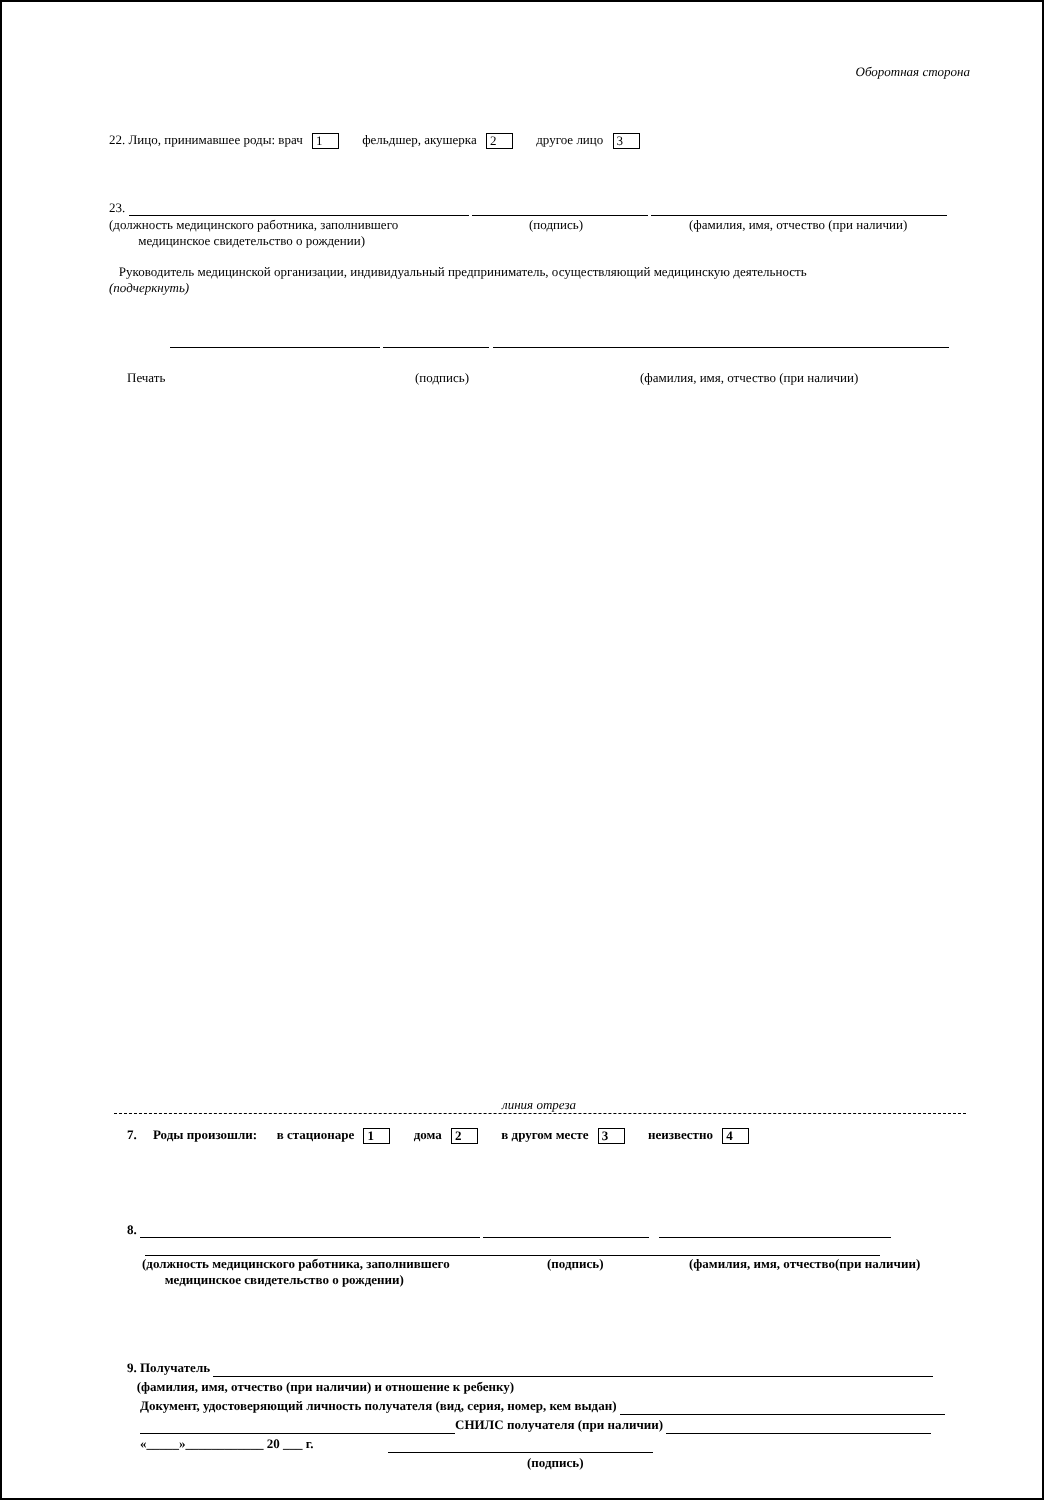Оборотная сторона
22. Лицо, принимавшее роды: врач 1 фельдшер, акушерка 2 другое лицо 3
23.
(должность медицинского работника, заполнившего
медицинское свидетельство о рождении)
(подпись) (фамилия, имя, отчество (при наличии)
Руководитель медицинской организации, индивидуальный предприниматель, осуществляющий медицинскую деятельность
(подчеркнуть)
Печать (подпись) (фамилия, имя, отчество (при наличии)
линия отреза
7. Роды произошли: в стационаре 1 дома 2 в другом месте 3 неизвестно 4
8.
(должность медицинского работника, заполнившего
медицинское свидетельство о рождении)
(подпись) (фамилия, имя, отчество(при наличии)
9. Получатель
(фамилия, имя, отчество (при наличии) и отношение к ребенку)
Документ, удостоверяющий личность получателя (вид, серия, номер, кем выдан)
СНИЛС получателя (при наличии)
«_____»____________ 20 ___ г.
(подпись)